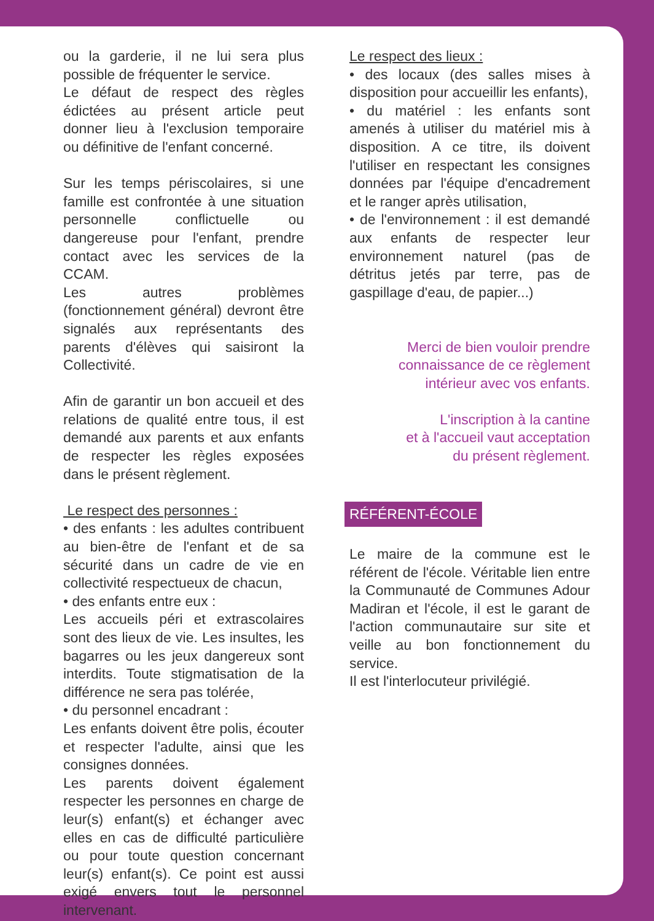ou la garderie, il ne lui sera plus possible de fréquenter le service.
Le défaut de respect des règles édictées au présent article peut donner lieu à l'exclusion temporaire ou définitive de l'enfant concerné.
Sur les temps périscolaires, si une famille est confrontée à une situation personnelle conflictuelle ou dangereuse pour l'enfant, prendre contact avec les services de la CCAM.
Les autres problèmes (fonctionnement général) devront être signalés aux représentants des parents d'élèves qui saisiront la Collectivité.
Afin de garantir un bon accueil et des relations de qualité entre tous, il est demandé aux parents et aux enfants de respecter les règles exposées dans le présent règlement.
Le respect des personnes :
• des enfants : les adultes contribuent au bien-être de l'enfant et de sa sécurité dans un cadre de vie en collectivité respectueux de chacun,
• des enfants entre eux :
Les accueils péri et extrascolaires sont des lieux de vie. Les insultes, les bagarres ou les jeux dangereux sont interdits. Toute stigmatisation de la différence ne sera pas tolérée,
• du personnel encadrant :
Les enfants doivent être polis, écouter et respecter l'adulte, ainsi que les consignes données.
Les parents doivent également respecter les personnes en charge de leur(s) enfant(s) et échanger avec elles en cas de difficulté particulière ou pour toute question concernant leur(s) enfant(s). Ce point est aussi exigé envers tout le personnel intervenant.
Le respect des lieux :
• des locaux (des salles mises à disposition pour accueillir les enfants),
• du matériel : les enfants sont amenés à utiliser du matériel mis à disposition. A ce titre, ils doivent l'utiliser en respectant les consignes données par l'équipe d'encadrement et le ranger après utilisation,
• de l'environnement : il est demandé aux enfants de respecter leur environnement naturel (pas de détritus jetés par terre, pas de gaspillage d'eau, de papier...)
Merci de bien vouloir prendre
connaissance de ce règlement
intérieur avec vos enfants.
L'inscription à la cantine
et à l'accueil vaut acceptation
du présent règlement.
RÉFÉRENT-ÉCOLE
Le maire de la commune est le référent de l'école. Véritable lien entre la Communauté de Communes Adour Madiran et l'école, il est le garant de l'action communautaire sur site et veille au bon fonctionnement du service.
Il est l'interlocuteur privilégié.